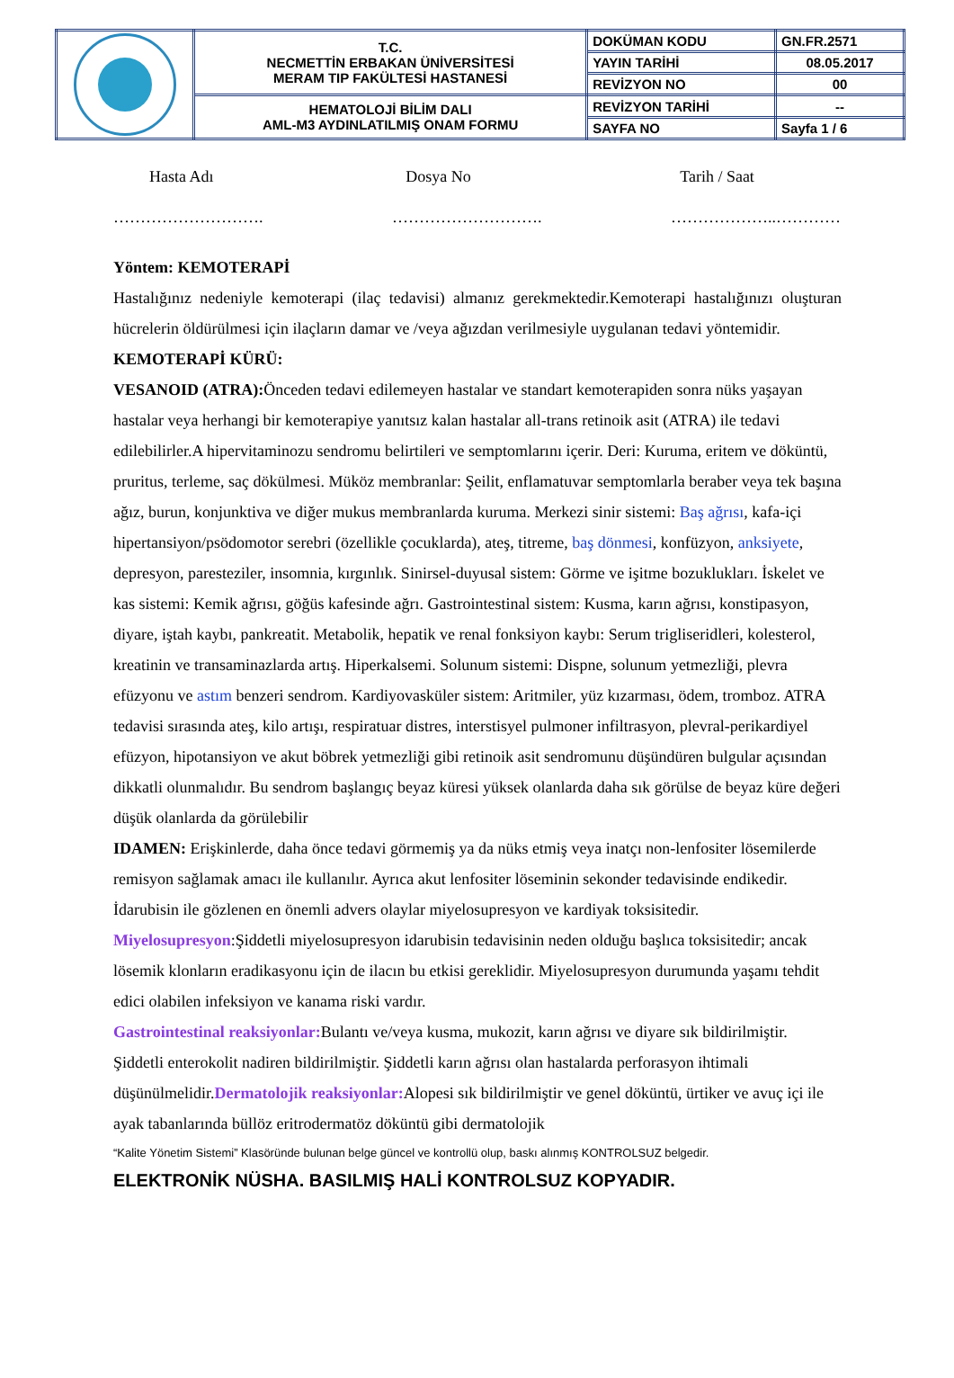| | T.C. NECMETTİN ERBAKAN ÜNİVERSİTESİ MERAM TIP FAKÜLTESİ HASTANESİ | DOKÜMAN KODU | GN.FR.2571 |
| | | YAYIN TARİHİ | 08.05.2017 |
| | | REVİZYON NO | 00 |
| | HEMATOLOJİ BİLİM DALI AML-M3 AYDINLATILMIŞ ONAM FORMU | REVİZYON TARİHİ | -- |
| | | SAYFA NO | Sayfa 1 / 6 |
Hasta Adı Dosya No Tarih / Saat
………………………. ………………………. ………………..…………
Yöntem: KEMOTERAPİ
Hastalığınız nedeniyle kemoterapi (ilaç tedavisi) almanız gerekmektedir.Kemoterapi hastalığınızı oluşturan hücrelerin öldürülmesi için ilaçların damar ve /veya ağızdan verilmesiyle uygulanan tedavi yöntemidir.
KEMOTERAPİ KÜRÜ:
VESANOID (ATRA): Önceden tedavi edilemeyen hastalar ve standart kemoterapiden sonra nüks yaşayan hastalar veya herhangi bir kemoterapiye yanıtsız kalan hastalar all-trans retinoik asit (ATRA) ile tedavi edilebilirler.A hipervitaminozu sendromu belirtileri ve semptomlarını içerir. Deri: Kuruma, eritem ve döküntü, pruritus, terleme, saç dökülmesi. Müköz membranlar: Şeilit, enflamatuvar semptomlarla beraber veya tek başına ağız, burun, konjunktiva ve diğer mukus membranlarda kuruma. Merkezi sinir sistemi: Baş ağrısı, kafa-içi hipertansiyon/psödomotor serebri (özellikle çocuklarda), ateş, titreme, baş dönmesi, konfüzyon, anksiyete, depresyon, paresteziler, insomnia, kırgınlık. Sinirsel-duyusal sistem: Görme ve işitme bozuklukları. İskelet ve kas sistemi: Kemik ağrısı, göğüs kafesinde ağrı. Gastrointestinal sistem: Kusma, karın ağrısı, konstipasyon, diyare, iştah kaybı, pankreatit. Metabolik, hepatik ve renal fonksiyon kaybı: Serum trigliseridleri, kolesterol, kreatinin ve transaminazlarda artış. Hiperkalsemi. Solunum sistemi: Dispne, solunum yetmezliği, plevra efüzyonu ve astım benzeri sendrom. Kardiyovasküler sistem: Aritmiler, yüz kızarması, ödem, tromboz. ATRA tedavisi sırasında ateş, kilo artışı, respiratuar distres, interstisyel pulmoner infiltrasyon, plevral-perikardiyel efüzyon, hipotansiyon ve akut böbrek yetmezliği gibi retinoik asit sendromunu düşündüren bulgular açısından dikkatli olunmalıdır. Bu sendrom başlangıç beyaz küresi yüksek olanlarda daha sık görülse de beyaz küre değeri düşük olanlarda da görülebilir
IDAMEN: Erişkinlerde, daha önce tedavi görmemiş ya da nüks etmiş veya inatçı non-lenfositer lösemilerde remisyon sağlamak amacı ile kullanılır. Ayrıca akut lenfositer löseminin sekonder tedavisinde endikedir. İdarubisin ile gözlenen en önemli advers olaylar miyelosupresyon ve kardiyak toksisitedir. Miyelosupresyon:Şiddetli miyelosupresyon idarubisin tedavisinin neden olduğu başlıca toksisitedir; ancak lösemik klonların eradikasyonu için de ilacın bu etkisi gereklidir. Miyelosupresyon durumunda yaşamı tehdit edici olabilen infeksiyon ve kanama riski vardır.
Gastrointestinal reaksiyonlar: Bulantı ve/veya kusma, mukozit, karın ağrısı ve diyare sık bildirilmiştir. Şiddetli enterokolit nadiren bildirilmiştir. Şiddetli karın ağrısı olan hastalarda perforasyon ihtimali düşünülmelidir.Dermatolojik reaksiyonlar: Alopesi sık bildirilmiştir ve genel döküntü, ürtiker ve avuç içi ile ayak tabanlarında büllöz eritrodermatöz döküntü gibi dermatolojik
“Kalite Yönetim Sistemi” Klasöründe bulunan belge güncel ve kontrollü olup, baskı alınmış KONTROLSUZ belgedir.
ELEKTRONİK NÜSHA. BASILMIŞ HALİ KONTROLSUZ KOPYADIR.